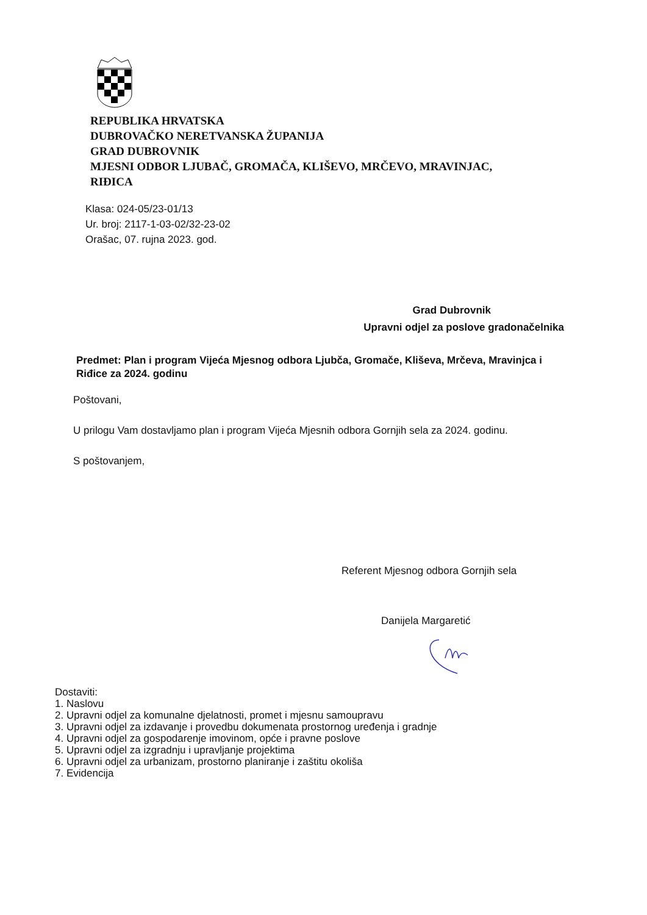REPUBLIKA HRVATSKA
DUBROVAČKO NERETVANSKA ŽUPANIJA
GRAD DUBROVNIK
MJESNI ODBOR LJUBAČ, GROMAČA, KLIŠEVO, MRČEVO, MRAVINJAC,
RIĐICA
Klasa: 024-05/23-01/13
Ur. broj: 2117-1-03-02/32-23-02
Orašac, 07. rujna 2023. god.
Grad Dubrovnik
Upravni odjel za poslove gradonačelnika
Predmet: Plan i program Vijeća Mjesnog odbora Ljubča, Gromače, Kliševa, Mrčeva, Mravinjca i Riđice za 2024. godinu
Poštovani,
U prilogu Vam dostavljamo plan i program Vijeća Mjesnih odbora Gornjih sela za 2024. godinu.
S poštovanjem,
Referent Mjesnog odbora Gornjih sela
Danijela Margaretić
Dostaviti:
1. Naslovu
2. Upravni odjel za komunalne djelatnosti, promet i mjesnu samoupravu
3. Upravni odjel za izdavanje i provedbu dokumenata prostornog uređenja i gradnje
4. Upravni odjel za gospodarenje imovinom, opće i pravne poslove
5. Upravni odjel za izgradnju i upravljanje projektima
6. Upravni odjel za urbanizam, prostorno planiranje i zaštitu okoliša
7. Evidencija